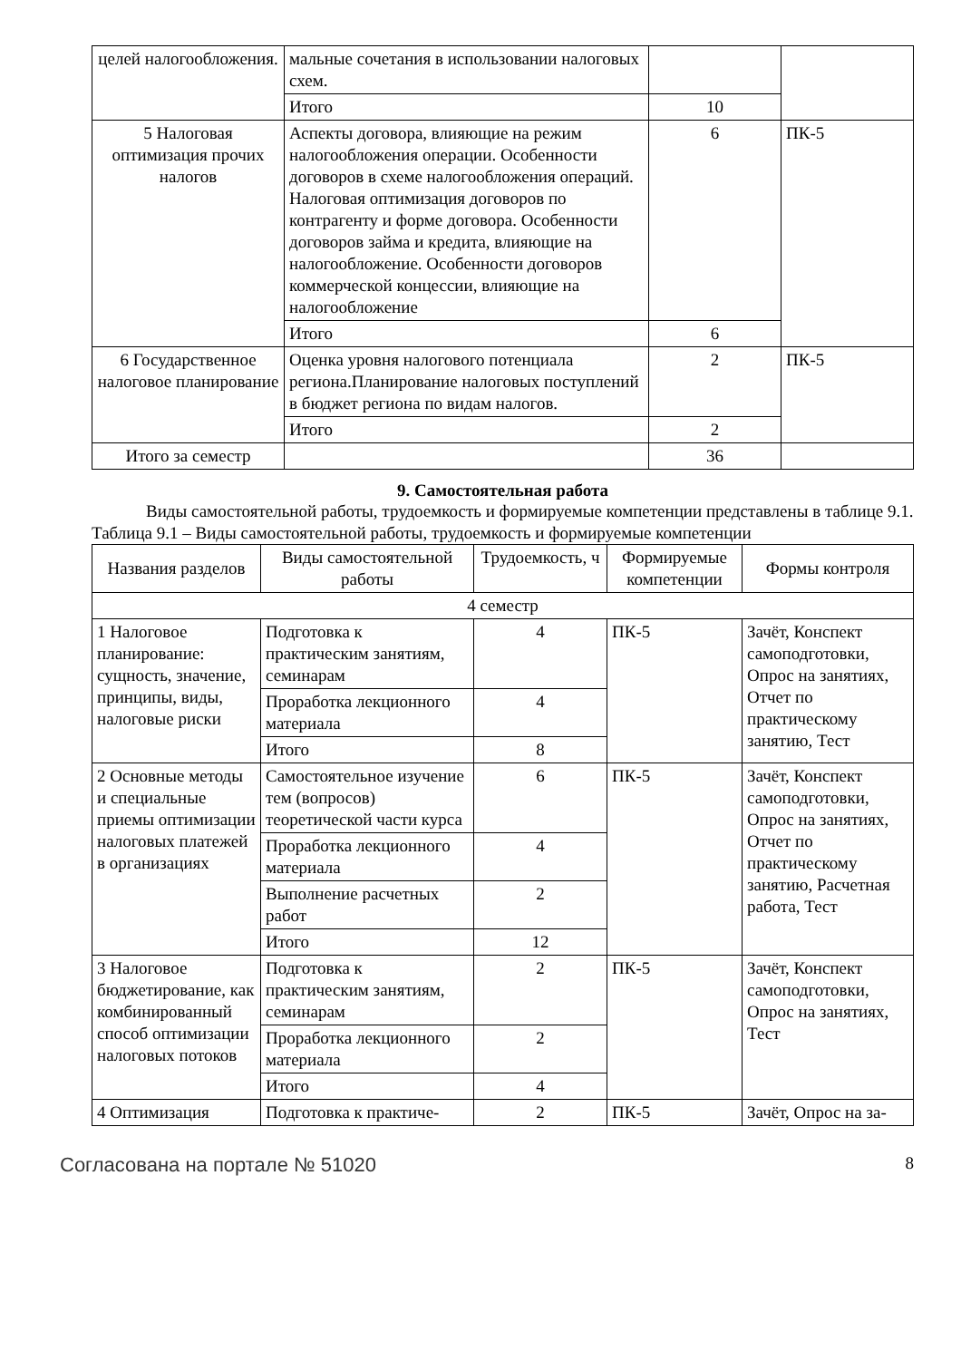| целей налогообложения. | мальные сочетания в использовании налоговых схем. | | |
| | Итого | 10 | |
| 5 Налоговая оптимизация прочих налогов | Аспекты договора, влияющие на режим налогообложения операции. Особенности договоров в схеме налогообложения операций. Налоговая оптимизация договоров по контрагенту и форме договора. Особенности договоров займа и кредита, влияющие на налогообложение. Особенности договоров коммерческой концессии, влияющие на налогообложение | 6 | ПК-5 |
| | Итого | 6 | |
| 6 Государственное налоговое планирование | Оценка уровня налогового потенциала региона.Планирование налоговых поступлений в бюджет региона по видам налогов. | 2 | ПК-5 |
| | Итого | 2 | |
| Итого за семестр | | 36 | |
9. Самостоятельная работа
Виды самостоятельной работы, трудоемкость и формируемые компетенции представлены в таблице 9.1.
Таблица 9.1 – Виды самостоятельной работы, трудоемкость и формируемые компетенции
| Названия разделов | Виды самостоятельной работы | Трудоемкость, ч | Формируемые компетенции | Формы контроля |
| --- | --- | --- | --- | --- |
| 4 семестр | | | | |
| 1 Налоговое планирование: сущность, значение, принципы, виды, налоговые риски | Подготовка к практическим занятиям, семинарам | 4 | ПК-5 | Зачёт, Конспект самоподготовки, Опрос на занятиях, Отчет по практическому занятию, Тест |
| | Проработка лекционного материала | 4 | | |
| | Итого | 8 | | |
| 2 Основные методы и специальные приемы оптимизации налоговых платежей в организациях | Самостоятельное изучение тем (вопросов) теоретической части курса | 6 | ПК-5 | Зачёт, Конспект самоподготовки, Опрос на занятиях, Отчет по практическому занятию, Расчетная работа, Тест |
| | Проработка лекционного материала | 4 | | |
| | Выполнение расчетных работ | 2 | | |
| | Итого | 12 | | |
| 3 Налоговое бюджетирование, как комбинированный способ оптимизации налоговых потоков | Подготовка к практическим занятиям, семинарам | 2 | ПК-5 | Зачёт, Конспект самоподготовки, Опрос на занятиях, Тест |
| | Проработка лекционного материала | 2 | | |
| | Итого | 4 | | |
| 4 Оптимизация | Подготовка к практиче- | 2 | ПК-5 | Зачёт, Опрос на за- |
Согласована на портале № 51020 8